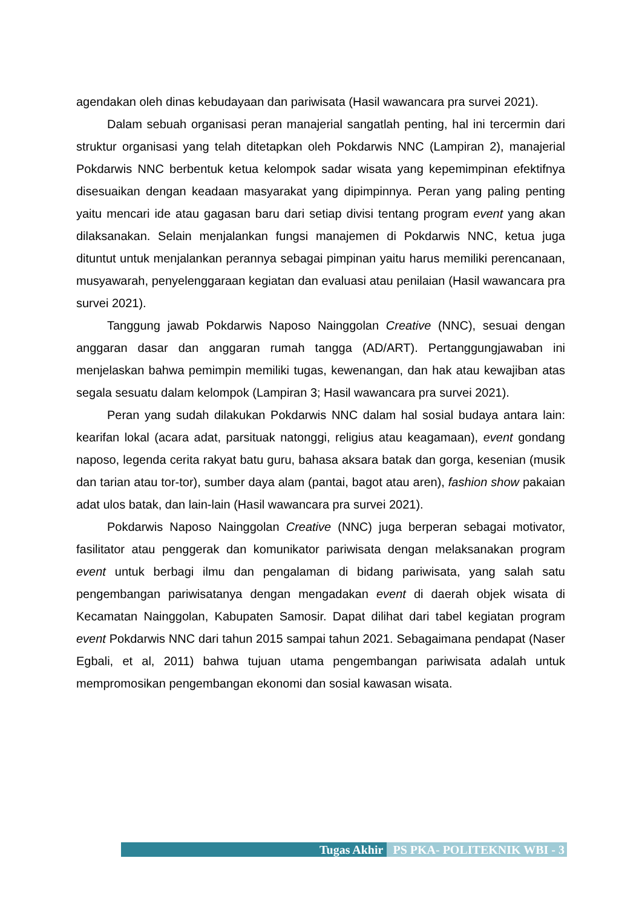agendakan oleh dinas kebudayaan dan pariwisata (Hasil wawancara pra survei 2021).
Dalam sebuah organisasi peran manajerial sangatlah penting, hal ini tercermin dari struktur organisasi yang telah ditetapkan oleh Pokdarwis NNC (Lampiran 2), manajerial Pokdarwis NNC berbentuk ketua kelompok sadar wisata yang kepemimpinan efektifnya disesuaikan dengan keadaan masyarakat yang dipimpinnya. Peran yang paling penting yaitu mencari ide atau gagasan baru dari setiap divisi tentang program event yang akan dilaksanakan. Selain menjalankan fungsi manajemen di Pokdarwis NNC, ketua juga dituntut untuk menjalankan perannya sebagai pimpinan yaitu harus memiliki perencanaan, musyawarah, penyelenggaraan kegiatan dan evaluasi atau penilaian (Hasil wawancara pra survei 2021).
Tanggung jawab Pokdarwis Naposo Nainggolan Creative (NNC), sesuai dengan anggaran dasar dan anggaran rumah tangga (AD/ART). Pertanggungjawaban ini menjelaskan bahwa pemimpin memiliki tugas, kewenangan, dan hak atau kewajiban atas segala sesuatu dalam kelompok (Lampiran 3; Hasil wawancara pra survei 2021).
Peran yang sudah dilakukan Pokdarwis NNC dalam hal sosial budaya antara lain: kearifan lokal (acara adat, parsituak natonggi, religius atau keagamaan), event gondang naposo, legenda cerita rakyat batu guru, bahasa aksara batak dan gorga, kesenian (musik dan tarian atau tor-tor), sumber daya alam (pantai, bagot atau aren), fashion show pakaian adat ulos batak, dan lain-lain (Hasil wawancara pra survei 2021).
Pokdarwis Naposo Nainggolan Creative (NNC) juga berperan sebagai motivator, fasilitator atau penggerak dan komunikator pariwisata dengan melaksanakan program event untuk berbagi ilmu dan pengalaman di bidang pariwisata, yang salah satu pengembangan pariwisatanya dengan mengadakan event di daerah objek wisata di Kecamatan Nainggolan, Kabupaten Samosir. Dapat dilihat dari tabel kegiatan program event Pokdarwis NNC dari tahun 2015 sampai tahun 2021. Sebagaimana pendapat (Naser Egbali, et al, 2011) bahwa tujuan utama pengembangan pariwisata adalah untuk mempromosikan pengembangan ekonomi dan sosial kawasan wisata.
Tugas Akhir PS PKA- POLITEKNIK WBI - 3